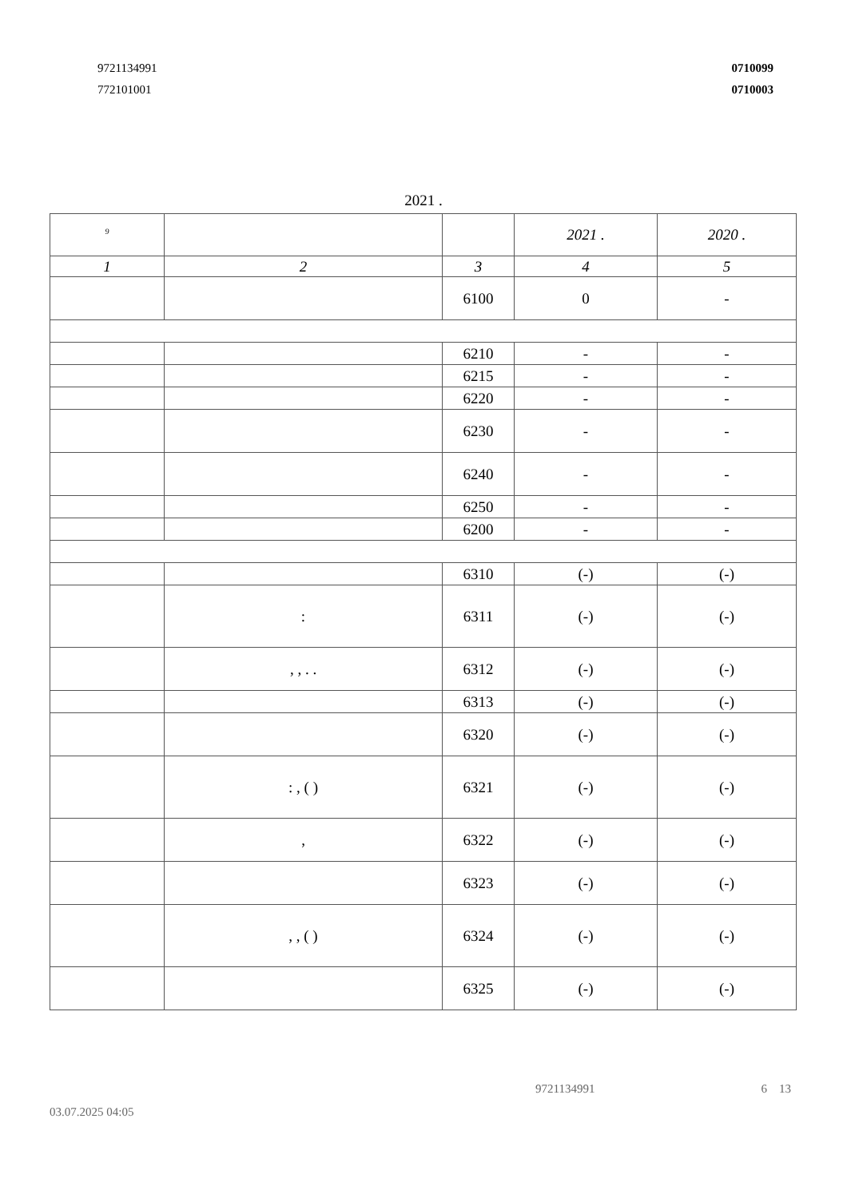0710099
0710003
9721134991
772101001
2021 .
| <sup>9</sup> | | | 2021 . | 2020 . |
| --- | --- | --- | --- | --- |
| 1 | 2 | 3 | 4 | 5 |
| | | 6100 | 0 | - |
| | | 6210 | - | - |
| | | 6215 | - | - |
| | | 6220 | - | - |
| | | 6230 | - | - |
| | | 6240 | - | - |
| | | 6250 | - | - |
| | | 6200 | - | - |
| | | 6310 | (-) | (-) |
| | : | 6311 | (-) | (-) |
| | , , . . | 6312 | (-) | (-) |
| | | 6313 | (-) | (-) |
| | | 6320 | (-) | (-) |
| | : , ( ) | 6321 | (-) | (-) |
| | , | 6322 | (-) | (-) |
| | | 6323 | (-) | (-) |
| | , , ( ) | 6324 | (-) | (-) |
| | | 6325 | (-) | (-) |
9721134991 6 13
03.07.2025 04:05